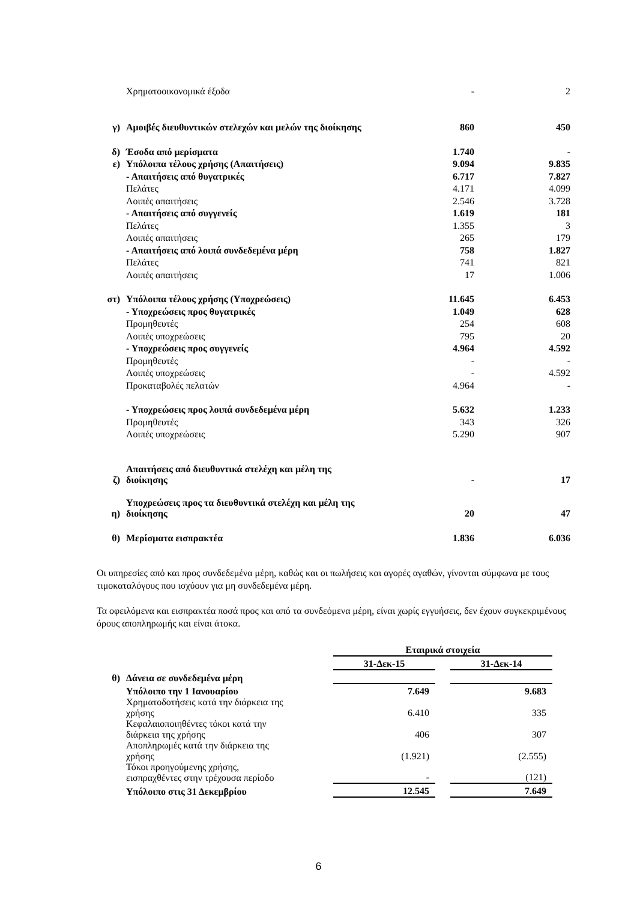| | Χρηματοοικονομικά έξοδα | - | 2 |
| γ) | Αμοιβές διευθυντικών στελεχών και μελών της διοίκησης | 860 | 450 |
| δ) | Έσοδα από μερίσματα | 1.740 | - |
| ε) | Υπόλοιπα τέλους χρήσης (Απαιτήσεις) | 9.094 | 9.835 |
| | - Απαιτήσεις από θυγατρικές | 6.717 | 7.827 |
| | Πελάτες | 4.171 | 4.099 |
| | Λοιπές απαιτήσεις | 2.546 | 3.728 |
| | - Απαιτήσεις από συγγενείς | 1.619 | 181 |
| | Πελάτες | 1.355 | 3 |
| | Λοιπές απαιτήσεις | 265 | 179 |
| | - Απαιτήσεις από λοιπά συνδεδεμένα μέρη | 758 | 1.827 |
| | Πελάτες | 741 | 821 |
| | Λοιπές απαιτήσεις | 17 | 1.006 |
| στ) | Υπόλοιπα τέλους χρήσης (Υποχρεώσεις) | 11.645 | 6.453 |
| | - Υποχρεώσεις προς θυγατρικές | 1.049 | 628 |
| | Προμηθευτές | 254 | 608 |
| | Λοιπές υποχρεώσεις | 795 | 20 |
| | - Υποχρεώσεις προς συγγενείς | 4.964 | 4.592 |
| | Προμηθευτές | - | - |
| | Λοιπές υποχρεώσεις | - | 4.592 |
| | Προκαταβολές πελατών | 4.964 | - |
| | - Υποχρεώσεις προς λοιπά συνδεδεμένα μέρη | 5.632 | 1.233 |
| | Προμηθευτές | 343 | 326 |
| | Λοιπές υποχρεώσεις | 5.290 | 907 |
| ζ) | Απαιτήσεις από διευθυντικά στελέχη και μέλη της διοίκησης | - | 17 |
| η) | Υποχρεώσεις προς τα διευθυντικά στελέχη και μέλη της διοίκησης | 20 | 47 |
| θ) | Μερίσματα εισπρακτέα | 1.836 | 6.036 |
Οι υπηρεσίες από και προς συνδεδεμένα μέρη, καθώς και οι πωλήσεις και αγορές αγαθών, γίνονται σύμφωνα με τους τιμοκαταλόγους που ισχύουν για μη συνδεδεμένα μέρη.
Τα οφειλόμενα και εισπρακτέα ποσά προς και από τα συνδεόμενα μέρη, είναι χωρίς εγγυήσεις, δεν έχουν συγκεκριμένους όρους αποπληρωμής και είναι άτοκα.
| | | Εταιρικά στοιχεία | | |
| | | 31-Δεκ-15 | | 31-Δεκ-14 |
| θ) | Δάνεια σε συνδεδεμένα μέρη | | | |
| | Υπόλοιπο την 1 Ιανουαρίου | 7.649 | | 9.683 |
| | Χρηματοδοτήσεις κατά την διάρκεια της χρήσης | 6.410 | | 335 |
| | Κεφαλαιοποιηθέντες τόκοι κατά την διάρκεια της χρήσης | 406 | | 307 |
| | Αποπληρωμές κατά την διάρκεια της χρήσης | (1.921) | | (2.555) |
| | Τόκοι προηγούμενης χρήσης, εισπραχθέντες στην τρέχουσα περίοδο | - | | (121) |
| | Υπόλοιπο στις 31 Δεκεμβρίου | 12.545 | | 7.649 |
6